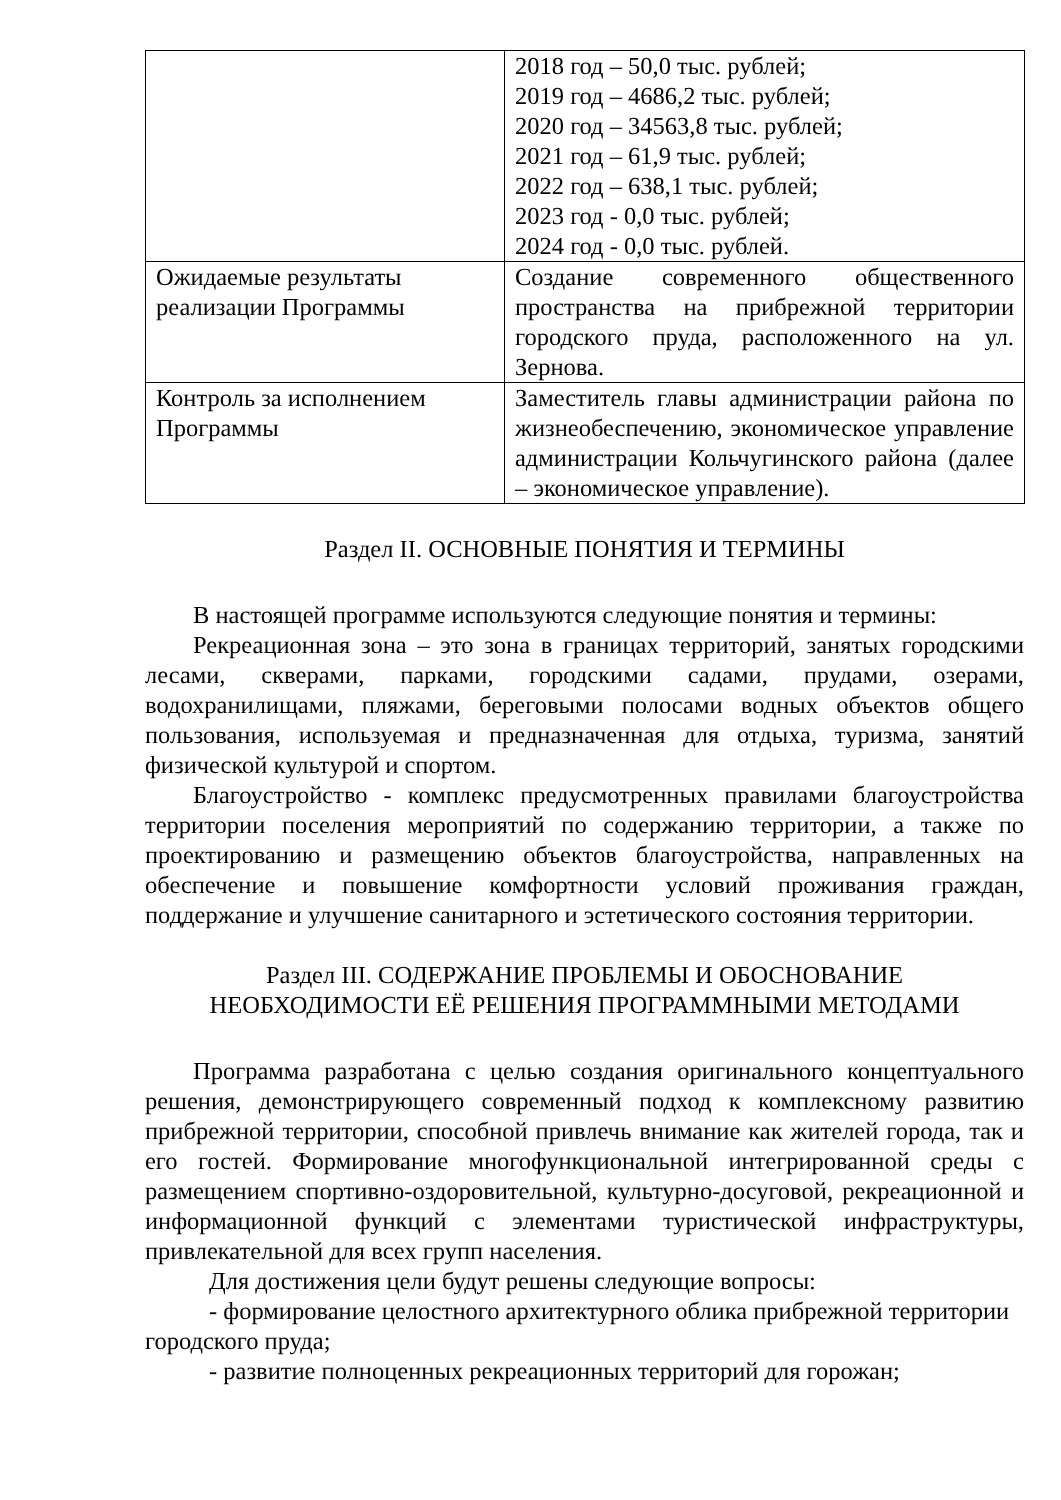| | 2018 год – 50,0 тыс. рублей; 2019 год – 4686,2 тыс. рублей; 2020 год – 34563,8 тыс. рублей; 2021 год – 61,9 тыс. рублей; 2022 год – 638,1 тыс. рублей; 2023 год - 0,0 тыс. рублей; 2024 год - 0,0 тыс. рублей. |
| Ожидаемые результаты реализации Программы | Создание современного общественного пространства на прибрежной территории городского пруда, расположенного на ул. Зернова. |
| Контроль за исполнением Программы | Заместитель главы администрации района по жизнеобеспечению, экономическое управление администрации Кольчугинского района (далее – экономическое управление). |
Раздел II. ОСНОВНЫЕ ПОНЯТИЯ И ТЕРМИНЫ
В настоящей программе используются следующие понятия и термины:
Рекреационная зона – это зона в границах территорий, занятых городскими лесами, скверами, парками, городскими садами, прудами, озерами, водохранилищами, пляжами, береговыми полосами водных объектов общего пользования, используемая и предназначенная для отдыха, туризма, занятий физической культурой и спортом.
Благоустройство - комплекс предусмотренных правилами благоустройства территории поселения мероприятий по содержанию территории, а также по проектированию и размещению объектов благоустройства, направленных на обеспечение и повышение комфортности условий проживания граждан, поддержание и улучшение санитарного и эстетического состояния территории.
Раздел III. СОДЕРЖАНИЕ ПРОБЛЕМЫ И ОБОСНОВАНИЕ
НЕОБХОДИМОСТИ ЕЁ РЕШЕНИЯ ПРОГРАММНЫМИ МЕТОДАМИ
Программа разработана с целью создания оригинального концептуального решения, демонстрирующего современный подход к комплексному развитию прибрежной территории, способной привлечь внимание как жителей города, так и его гостей. Формирование многофункциональной интегрированной среды с размещением спортивно-оздоровительной, культурно-досуговой, рекреационной и информационной функций с элементами туристической инфраструктуры, привлекательной для всех групп населения.
Для достижения цели будут решены следующие вопросы:
- формирование целостного архитектурного облика прибрежной территории городского пруда;
- развитие полноценных рекреационных территорий для горожан;